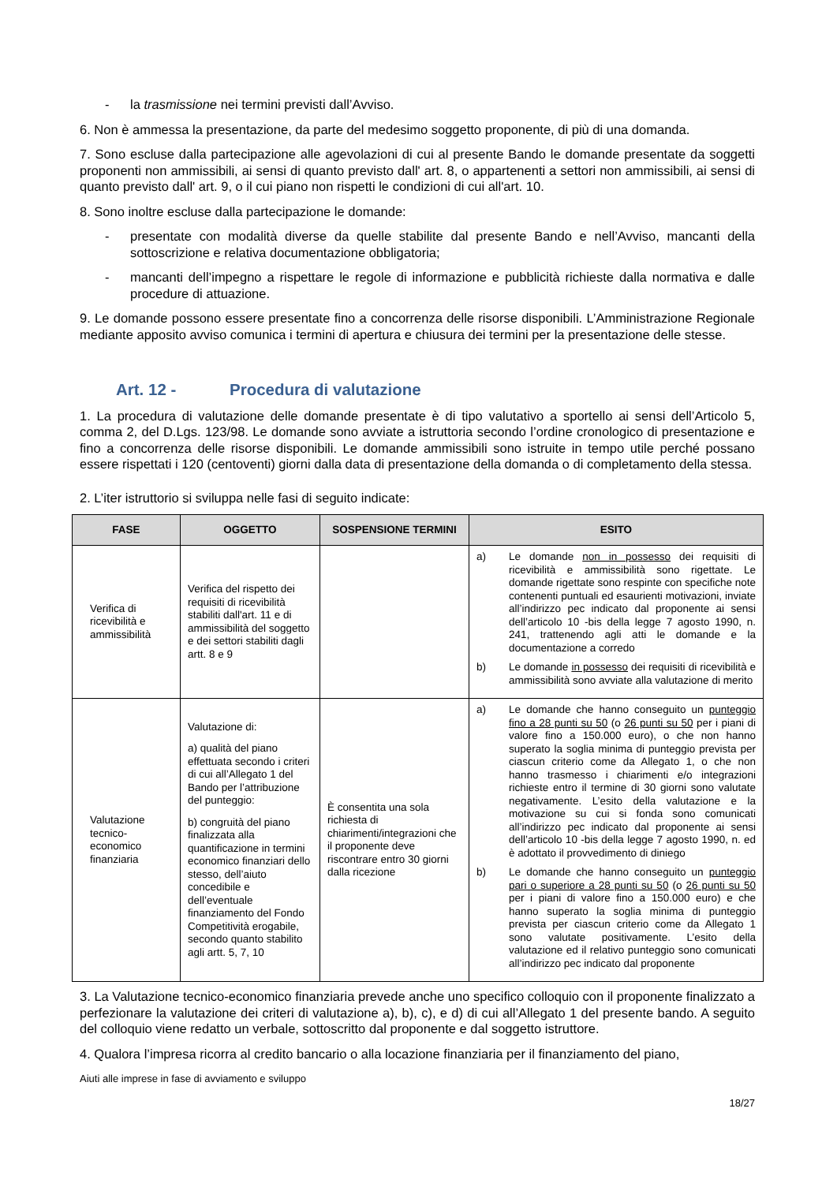- la trasmissione nei termini previsti dall’Avviso.
6. Non è ammessa la presentazione, da parte del medesimo soggetto proponente, di più di una domanda.
7. Sono escluse dalla partecipazione alle agevolazioni di cui al presente Bando le domande presentate da soggetti proponenti non ammissibili, ai sensi di quanto previsto dall' art. 8, o appartenenti a settori non ammissibili, ai sensi di quanto previsto dall' art. 9, o il cui piano non rispetti le condizioni di cui all'art. 10.
8. Sono inoltre escluse dalla partecipazione le domande:
- presentate con modalità diverse da quelle stabilite dal presente Bando e nell’Avviso, mancanti della sottoscrizione e relativa documentazione obbligatoria;
- mancanti dell’impegno a rispettare le regole di informazione e pubblicità richieste dalla normativa e dalle procedure di attuazione.
9. Le domande possono essere presentate fino a concorrenza delle risorse disponibili. L’Amministrazione Regionale mediante apposito avviso comunica i termini di apertura e chiusura dei termini per la presentazione delle stesse.
Art. 12 - Procedura di valutazione
1. La procedura di valutazione delle domande presentate è di tipo valutativo a sportello ai sensi dell’Articolo 5, comma 2, del D.Lgs. 123/98. Le domande sono avviate a istruttoria secondo l’ordine cronologico di presentazione e fino a concorrenza delle risorse disponibili. Le domande ammissibili sono istruite in tempo utile perché possano essere rispettati i 120 (centoventi) giorni dalla data di presentazione della domanda o di completamento della stessa.
2. L’iter istruttorio si sviluppa nelle fasi di seguito indicate:
| FASE | OGGETTO | SOSPENSIONE TERMINI | ESITO |
| --- | --- | --- | --- |
| Verifica di ricevibilità e ammissibilità | Verifica del rispetto dei requisiti di ricevibilità stabiliti dall'art. 11 e di ammissibilità del soggetto e dei settori stabiliti dagli artt. 8 e 9 | | a) Le domande non in possesso dei requisiti di ricevibilità e ammissibilità sono rigettate. Le domande rigettate sono respinte con specifiche note contenenti puntuali ed esaurienti motivazioni, inviate all’indirizzo pec indicato dal proponente ai sensi dell’articolo 10 -bis della legge 7 agosto 1990, n. 241, trattenendo agli atti le domande e la documentazione a corredo b) Le domande in possesso dei requisiti di ricevibilità e ammissibilità sono avviate alla valutazione di merito |
| Valutazione tecnico-economico finanziaria | Valutazione di: a) qualità del piano effettuata secondo i criteri di cui all’Allegato 1 del Bando per l’attribuzione del punteggio: b) congruità del piano finalizzata alla quantificazione in termini economico finanziari dello stesso, dell’aiuto concedibile e dell’eventuale finanziamento del Fondo Competitività erogabile, secondo quanto stabilito agli artt. 5, 7, 10 | È consentita una sola richiesta di chiarimenti/integrazioni che il proponente deve riscontrare entro 30 giorni dalla ricezione | a) Le domande che hanno conseguito un punteggio fino a 28 punti su 50 (o 26 punti su 50 per i piani di valore fino a 150.000 euro), o che non hanno superato la soglia minima di punteggio prevista per ciascun criterio come da Allegato 1, o che non hanno trasmesso i chiarimenti e/o integrazioni richieste entro il termine di 30 giorni sono valutate negativamente. L’esito della valutazione e la motivazione su cui si fonda sono comunicati all’indirizzo pec indicato dal proponente ai sensi dell’articolo 10 -bis della legge 7 agosto 1990, n. ed è adottato il provvedimento di diniego b) Le domande che hanno conseguito un punteggio pari o superiore a 28 punti su 50 (o 26 punti su 50 per i piani di valore fino a 150.000 euro) e che hanno superato la soglia minima di punteggio prevista per ciascun criterio come da Allegato 1 sono valutate positivamente. L’esito della valutazione ed il relativo punteggio sono comunicati all’indirizzo pec indicato dal proponente |
3. La Valutazione tecnico-economico finanziaria prevede anche uno specifico colloquio con il proponente finalizzato a perfezionare la valutazione dei criteri di valutazione a), b), c), e d) di cui all’Allegato 1 del presente bando. A seguito del colloquio viene redatto un verbale, sottoscritto dal proponente e dal soggetto istruttore.
4. Qualora l’impresa ricorra al credito bancario o alla locazione finanziaria per il finanziamento del piano,
Aiuti alle imprese in fase di avviamento e sviluppo
18/27